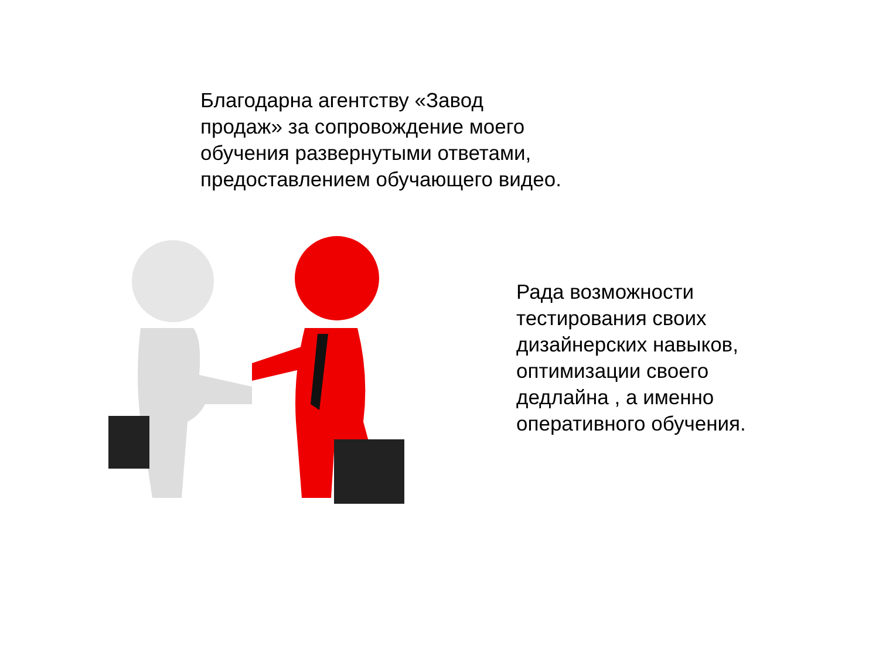Благодарна агентству «Завод продаж» за сопровождение моего обучения развернутыми ответами, предоставлением обучающего видео.
Рада возможности тестирования своих дизайнерских навыков, оптимизации своего дедлайна , а именно оперативного обучения.